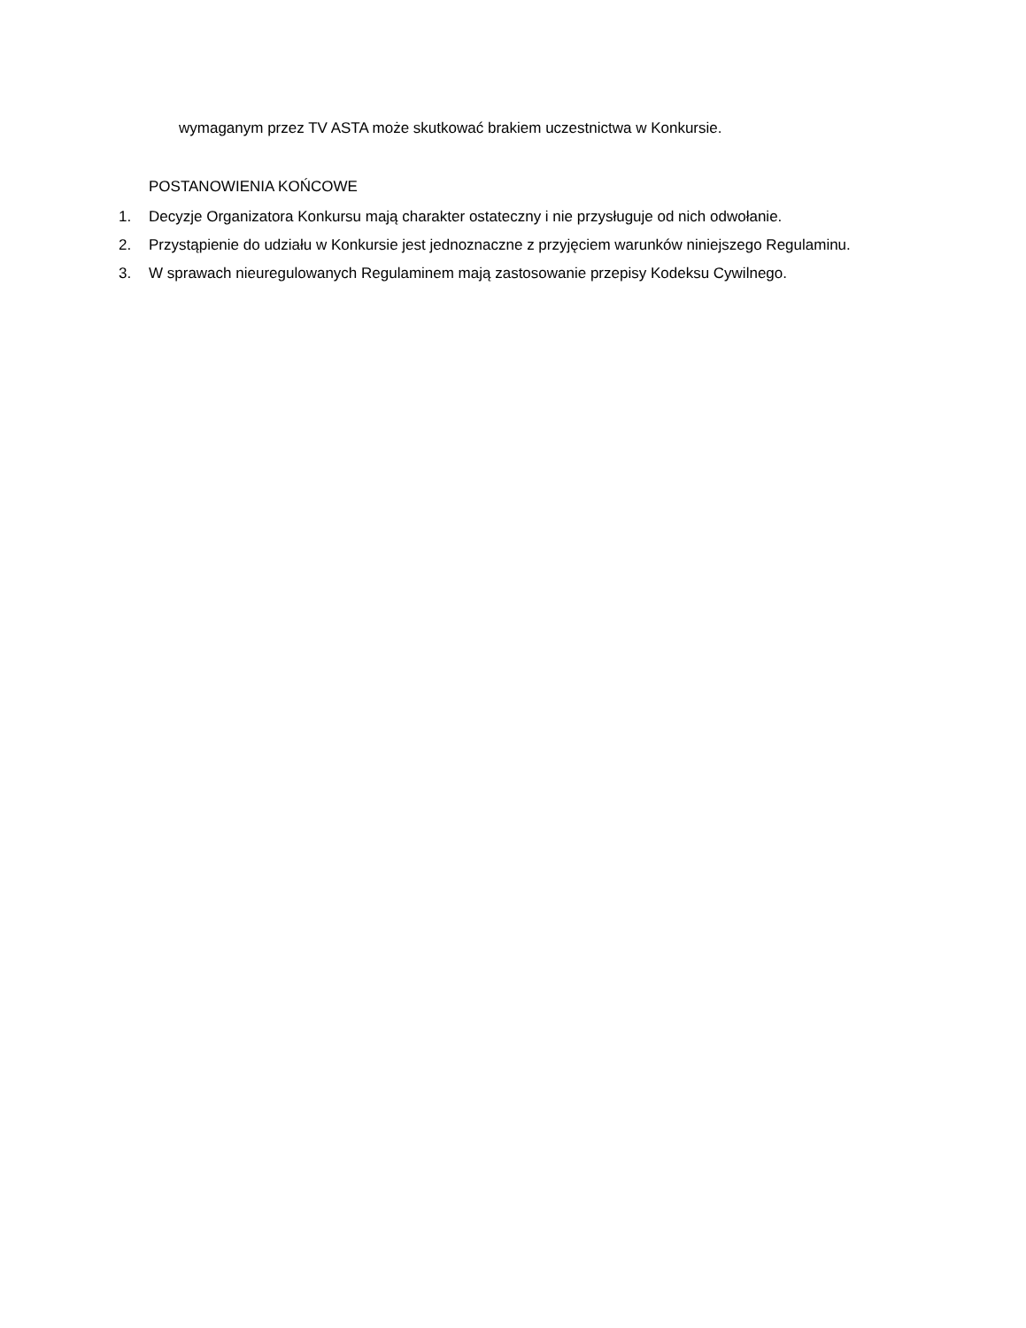wymaganym przez TV ASTA może skutkować brakiem uczestnictwa w Konkursie.
POSTANOWIENIA KOŃCOWE
1. Decyzje Organizatora Konkursu mają charakter ostateczny i nie przysługuje od nich odwołanie.
2. Przystąpienie do udziału w Konkursie jest jednoznaczne z przyjęciem warunków niniejszego Regulaminu.
3. W sprawach nieuregulowanych Regulaminem mają zastosowanie przepisy Kodeksu Cywilnego.